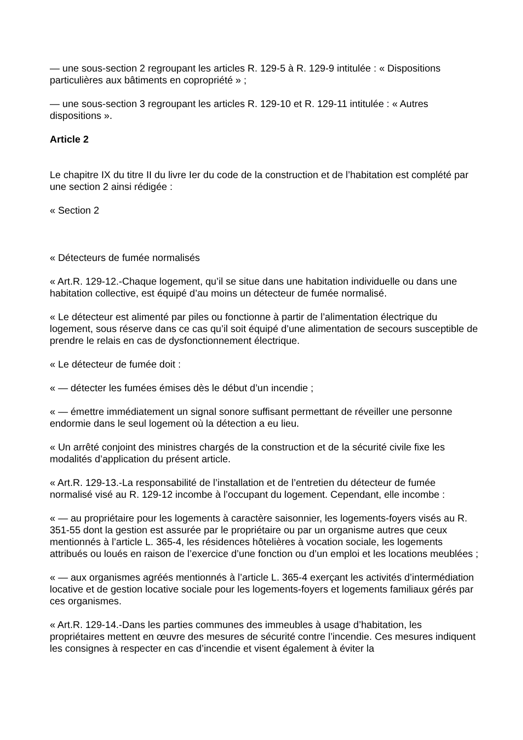— une sous-section 2 regroupant les articles R. 129-5 à R. 129-9 intitulée : « Dispositions particulières aux bâtiments en copropriété » ;
— une sous-section 3 regroupant les articles R. 129-10 et R. 129-11 intitulée : « Autres dispositions ».
Article 2
Le chapitre IX du titre II du livre Ier du code de la construction et de l’habitation est complété par une section 2 ainsi rédigée :
« Section 2
« Détecteurs de fumée normalisés
« Art.R. 129-12.-Chaque logement, qu’il se situe dans une habitation individuelle ou dans une habitation collective, est équipé d’au moins un détecteur de fumée normalisé.
« Le détecteur est alimenté par piles ou fonctionne à partir de l’alimentation électrique du logement, sous réserve dans ce cas qu’il soit équipé d’une alimentation de secours susceptible de prendre le relais en cas de dysfonctionnement électrique.
« Le détecteur de fumée doit :
« — détecter les fumées émises dès le début d’un incendie ;
« — émettre immédiatement un signal sonore suffisant permettant de réveiller une personne endormie dans le seul logement où la détection a eu lieu.
« Un arrêté conjoint des ministres chargés de la construction et de la sécurité civile fixe les modalités d’application du présent article.
« Art.R. 129-13.-La responsabilité de l’installation et de l’entretien du détecteur de fumée normalisé visé au R. 129-12 incombe à l’occupant du logement. Cependant, elle incombe :
« — au propriétaire pour les logements à caractère saisonnier, les logements-foyers visés au R. 351-55 dont la gestion est assurée par le propriétaire ou par un organisme autres que ceux mentionnés à l’article L. 365-4, les résidences hôtelières à vocation sociale, les logements attribués ou loués en raison de l’exercice d’une fonction ou d’un emploi et les locations meublées ;
« — aux organismes agréés mentionnés à l’article L. 365-4 exerçant les activités d’intermédiation locative et de gestion locative sociale pour les logements-foyers et logements familiaux gérés par ces organismes.
« Art.R. 129-14.-Dans les parties communes des immeubles à usage d’habitation, les propriétaires mettent en œuvre des mesures de sécurité contre l’incendie. Ces mesures indiquent les consignes à respecter en cas d’incendie et visent également à éviter la